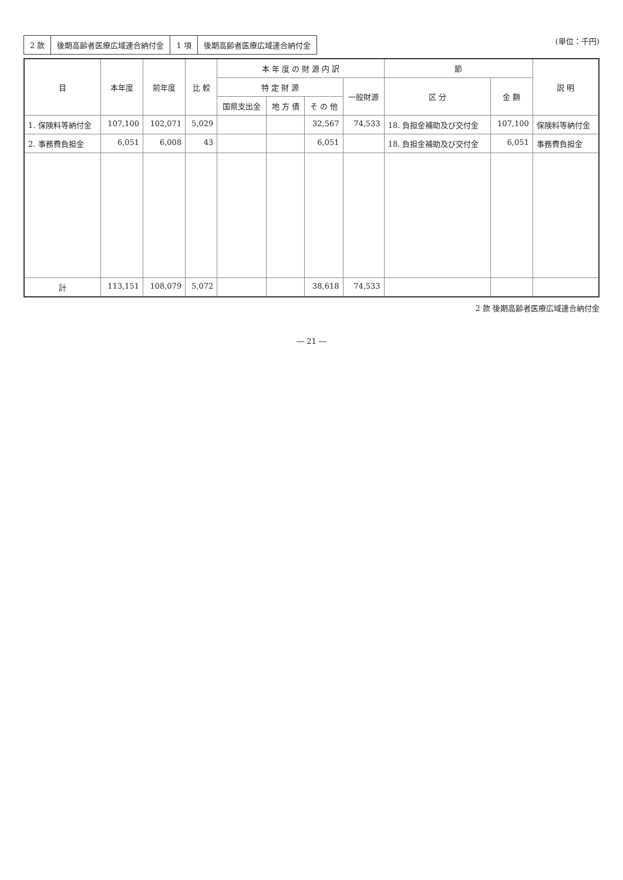| 2 款 | 後期高齢者医療広域連合納付金 | 1 項 | 後期高齢者医療広域連合納付金 |
(単位：千円)
| 目 | 本年度 | 前年度 | 比 較 | 本 年 度 の 財 源 内 訳 | | | | 節 | | 説 明 |
| --- | --- | --- | --- | --- | --- | --- | --- | --- | --- | --- |
| | | | | 特 定 財 源 | | | 一般財源 | 区 分 | 金 額 | |
| | | | | 国県支出金 | 地 方 債 | そ の 他 | | | | |
| 1. 保険料等納付金 | 107,100 | 102,071 | 5,029 | | | 32,567 | 74,533 | 18. 負担金補助及び交付金 | 107,100 | 保険料等納付金 |
| 2. 事務費負担金 | 6,051 | 6,008 | 43 | | | 6,051 | | 18. 負担金補助及び交付金 | 6,051 | 事務費負担金 |
| 計 | 113,151 | 108,079 | 5,072 | | | 38,618 | 74,533 | | | |
2 款 後期高齢者医療広域連合納付金
― 21 ―